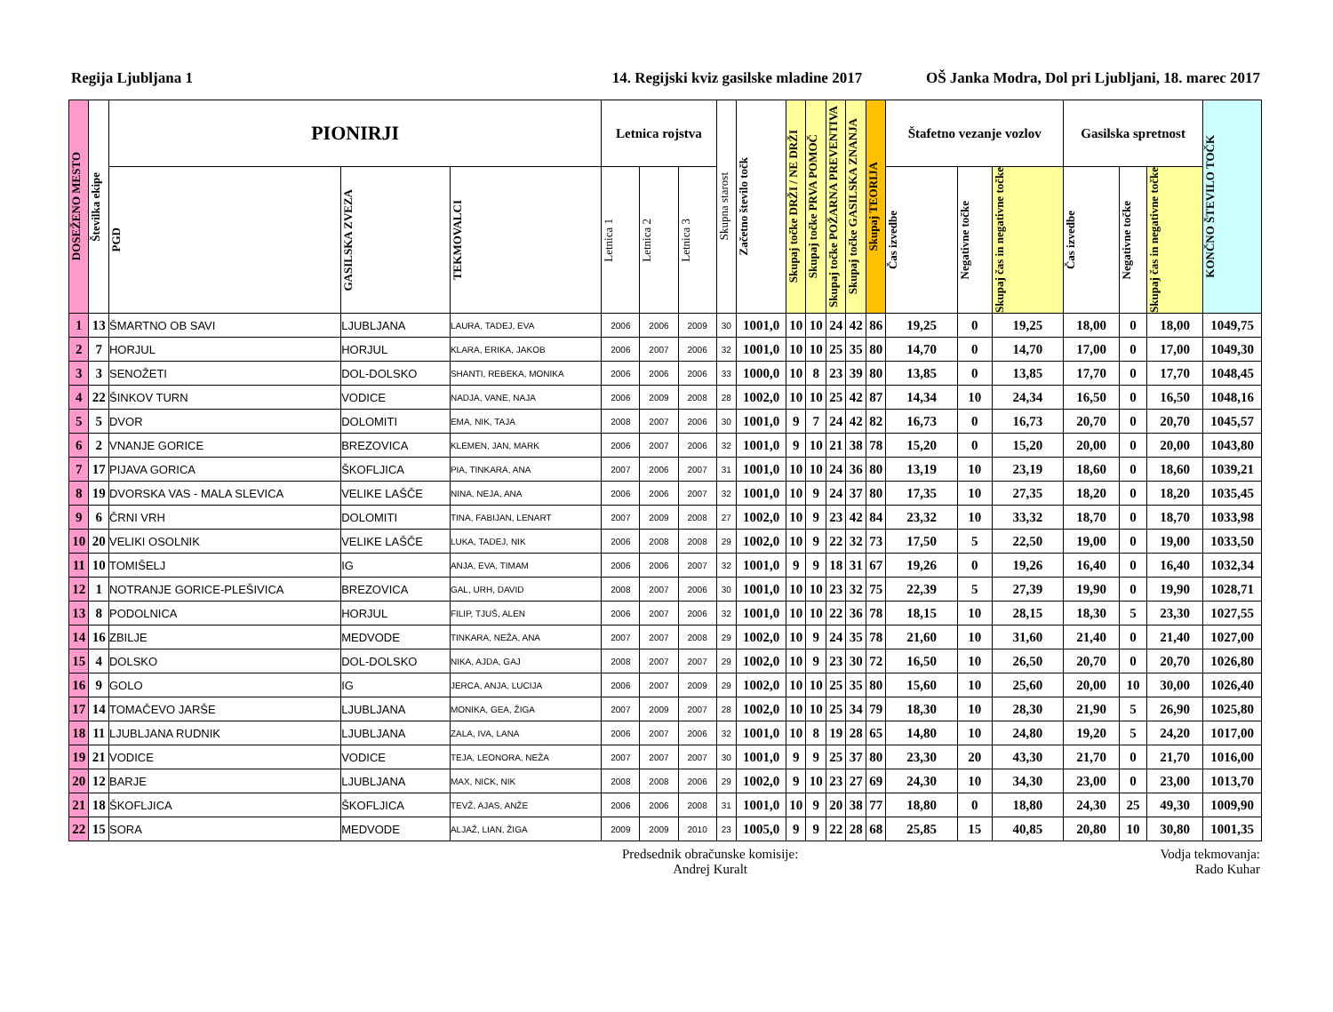Regija Ljubljana 1 14. Regijski kviz gasilske mladine 2017 OŠ Janka Modra, Dol pri Ljubljani, 18. marec 2017
| DOSEŽENO MESTO | Številka ekipe | PIONIRJI | | | Letnica rojstva | | | Skupna starost | Začetno število točk | Skupaj točke DRŽI / NE DRŽI | Skupaj točke PRVA POMOČ | Skupaj točke POŽARNA PREVENTIVA | Skupaj točke GASILSKA ZNANJA | Skupaj TEORIJA | Štafetno vezanje vozlov | | | Gasilska spretnost | | | KONČNO ŠTEVILO TOČK |
| --- | --- | --- | --- | --- | --- | --- | --- | --- | --- | --- | --- | --- | --- | --- | --- | --- | --- | --- | --- | --- | --- |
| | | PGD | GASILSKA ZVEZA | TEKMOVALCI | Letnica 1 | Letnica 2 | Letnica 3 | | | | | | | | Čas izvedbe | Negativne točke | Skupaj čas in negativne točke | Čas izvedbe | Negativne točke | Skupaj čas in negativne točke | |
| 1 | 13 | ŠMARTNO OB SAVI | LJUBLJANA | LAURA, TADEJ, EVA | 2006 | 2006 | 2009 | 30 | 1001,0 | 10 | 10 | 24 | 42 | 86 | 19,25 | 0 | 19,25 | 18,00 | 0 | 18,00 | 1049,75 |
| 2 | 7 | HORJUL | HORJUL | KLARA, ERIKA, JAKOB | 2006 | 2007 | 2006 | 32 | 1001,0 | 10 | 10 | 25 | 35 | 80 | 14,70 | 0 | 14,70 | 17,00 | 0 | 17,00 | 1049,30 |
| 3 | 3 | SENOŽETI | DOL-DOLSKO | SHANTI, REBEKA, MONIKA | 2006 | 2006 | 2006 | 33 | 1000,0 | 10 | 8 | 23 | 39 | 80 | 13,85 | 0 | 13,85 | 17,70 | 0 | 17,70 | 1048,45 |
| 4 | 22 | ŠINKOV TURN | VODICE | NADJA, VANE, NAJA | 2006 | 2009 | 2008 | 28 | 1002,0 | 10 | 10 | 25 | 42 | 87 | 14,34 | 10 | 24,34 | 16,50 | 0 | 16,50 | 1048,16 |
| 5 | 5 | DVOR | DOLOMITI | EMA, NIK, TAJA | 2008 | 2007 | 2006 | 30 | 1001,0 | 9 | 7 | 24 | 42 | 82 | 16,73 | 0 | 16,73 | 20,70 | 0 | 20,70 | 1045,57 |
| 6 | 2 | VNANJE GORICE | BREZOVICA | KLEMEN, JAN, MARK | 2006 | 2007 | 2006 | 32 | 1001,0 | 9 | 10 | 21 | 38 | 78 | 15,20 | 0 | 15,20 | 20,00 | 0 | 20,00 | 1043,80 |
| 7 | 17 | PIJAVA GORICA | ŠKOFLJICA | PIA, TINKARA, ANA | 2007 | 2006 | 2007 | 31 | 1001,0 | 10 | 10 | 24 | 36 | 80 | 13,19 | 10 | 23,19 | 18,60 | 0 | 18,60 | 1039,21 |
| 8 | 19 | DVORSKA VAS - MALA SLEVICA | VELIKE LAŠČE | NINA, NEJA, ANA | 2006 | 2006 | 2007 | 32 | 1001,0 | 10 | 9 | 24 | 37 | 80 | 17,35 | 10 | 27,35 | 18,20 | 0 | 18,20 | 1035,45 |
| 9 | 6 | ČRNI VRH | DOLOMITI | TINA, FABIJAN, LENART | 2007 | 2009 | 2008 | 27 | 1002,0 | 10 | 9 | 23 | 42 | 84 | 23,32 | 10 | 33,32 | 18,70 | 0 | 18,70 | 1033,98 |
| 10 | 20 | VELIKI OSOLNIK | VELIKE LAŠČE | LUKA, TADEJ, NIK | 2006 | 2008 | 2008 | 29 | 1002,0 | 10 | 9 | 22 | 32 | 73 | 17,50 | 5 | 22,50 | 19,00 | 0 | 19,00 | 1033,50 |
| 11 | 10 | TOMIŠELJ | IG | ANJA, EVA, TIMAM | 2006 | 2006 | 2007 | 32 | 1001,0 | 9 | 9 | 18 | 31 | 67 | 19,26 | 0 | 19,26 | 16,40 | 0 | 16,40 | 1032,34 |
| 12 | 1 | NOTRANJE GORICE-PLEŠIVICA | BREZOVICA | GAL, URH, DAVID | 2008 | 2007 | 2006 | 30 | 1001,0 | 10 | 10 | 23 | 32 | 75 | 22,39 | 5 | 27,39 | 19,90 | 0 | 19,90 | 1028,71 |
| 13 | 8 | PODOLNICA | HORJUL | FILIP, TJUŠ, ALEN | 2006 | 2007 | 2006 | 32 | 1001,0 | 10 | 10 | 22 | 36 | 78 | 18,15 | 10 | 28,15 | 18,30 | 5 | 23,30 | 1027,55 |
| 14 | 16 | ZBILJE | MEDVODE | TINKARA, NEŽA, ANA | 2007 | 2007 | 2008 | 29 | 1002,0 | 10 | 9 | 24 | 35 | 78 | 21,60 | 10 | 31,60 | 21,40 | 0 | 21,40 | 1027,00 |
| 15 | 4 | DOLSKO | DOL-DOLSKO | NIKA, AJDA, GAJ | 2008 | 2007 | 2007 | 29 | 1002,0 | 10 | 9 | 23 | 30 | 72 | 16,50 | 10 | 26,50 | 20,70 | 0 | 20,70 | 1026,80 |
| 16 | 9 | GOLO | IG | JERCA, ANJA, LUCIJA | 2006 | 2007 | 2009 | 29 | 1002,0 | 10 | 10 | 25 | 35 | 80 | 15,60 | 10 | 25,60 | 20,00 | 10 | 30,00 | 1026,40 |
| 17 | 14 | TOMAČEVO JARŠE | LJUBLJANA | MONIKA, GEA, ŽIGA | 2007 | 2009 | 2007 | 28 | 1002,0 | 10 | 10 | 25 | 34 | 79 | 18,30 | 10 | 28,30 | 21,90 | 5 | 26,90 | 1025,80 |
| 18 | 11 | LJUBLJANA RUDNIK | LJUBLJANA | ZALA, IVA, LANA | 2006 | 2007 | 2006 | 32 | 1001,0 | 10 | 8 | 19 | 28 | 65 | 14,80 | 10 | 24,80 | 19,20 | 5 | 24,20 | 1017,00 |
| 19 | 21 | VODICE | VODICE | TEJA, LEONORA, NEŽA | 2007 | 2007 | 2007 | 30 | 1001,0 | 9 | 9 | 25 | 37 | 80 | 23,30 | 20 | 43,30 | 21,70 | 0 | 21,70 | 1016,00 |
| 20 | 12 | BARJE | LJUBLJANA | MAX, NICK, NIK | 2008 | 2008 | 2006 | 29 | 1002,0 | 9 | 10 | 23 | 27 | 69 | 24,30 | 10 | 34,30 | 23,00 | 0 | 23,00 | 1013,70 |
| 21 | 18 | ŠKOFLJICA | ŠKOFLJICA | TEVŽ, AJAS, ANŽE | 2006 | 2006 | 2008 | 31 | 1001,0 | 10 | 9 | 20 | 38 | 77 | 18,80 | 0 | 18,80 | 24,30 | 25 | 49,30 | 1009,90 |
| 22 | 15 | SORA | MEDVODE | ALJAŽ, LIAN, ŽIGA | 2009 | 2009 | 2010 | 23 | 1005,0 | 9 | 9 | 22 | 28 | 68 | 25,85 | 15 | 40,85 | 20,80 | 10 | 30,80 | 1001,35 |
Predsednik obračunske komisije:
Andrej Kuralt
Vodja tekmovanja:
Rado Kuhar